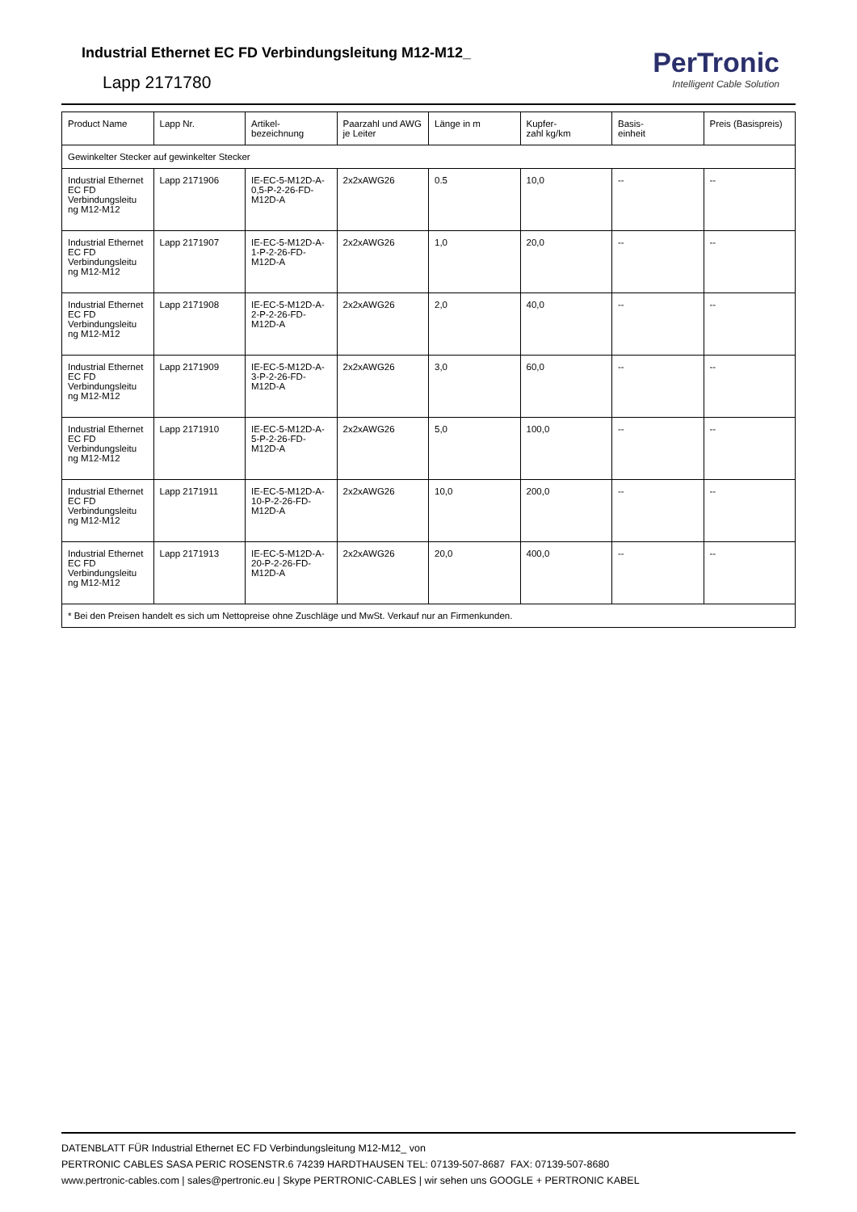Industrial Ethernet EC FD Verbindungsleitung M12-M12_
Lapp 2171780
PerTronic
Intelligent Cable Solution
| Product Name | Lapp Nr. | Artikel- bezeichnung | Paarzahl und AWG je Leiter | Länge in m | Kupfer- zahl kg/km | Basis- einheit | Preis (Basispreis) |
| --- | --- | --- | --- | --- | --- | --- | --- |
| Gewinkelter Stecker auf gewinkelter Stecker | | | | | | | |
| Industrial Ethernet EC FD Verbindungsleitu ng M12-M12 | Lapp 2171906 | IE-EC-5-M12D-A-0,5-P-2-26-FD-M12D-A | 2x2xAWG26 | 0.5 | 10,0 | -- | -- |
| Industrial Ethernet EC FD Verbindungsleitu ng M12-M12 | Lapp 2171907 | IE-EC-5-M12D-A-1-P-2-26-FD-M12D-A | 2x2xAWG26 | 1,0 | 20,0 | -- | -- |
| Industrial Ethernet EC FD Verbindungsleitu ng M12-M12 | Lapp 2171908 | IE-EC-5-M12D-A-2-P-2-26-FD-M12D-A | 2x2xAWG26 | 2,0 | 40,0 | -- | -- |
| Industrial Ethernet EC FD Verbindungsleitu ng M12-M12 | Lapp 2171909 | IE-EC-5-M12D-A-3-P-2-26-FD-M12D-A | 2x2xAWG26 | 3,0 | 60,0 | -- | -- |
| Industrial Ethernet EC FD Verbindungsleitu ng M12-M12 | Lapp 2171910 | IE-EC-5-M12D-A-5-P-2-26-FD-M12D-A | 2x2xAWG26 | 5,0 | 100,0 | -- | -- |
| Industrial Ethernet EC FD Verbindungsleitu ng M12-M12 | Lapp 2171911 | IE-EC-5-M12D-A-10-P-2-26-FD-M12D-A | 2x2xAWG26 | 10,0 | 200,0 | -- | -- |
| Industrial Ethernet EC FD Verbindungsleitu ng M12-M12 | Lapp 2171913 | IE-EC-5-M12D-A-20-P-2-26-FD-M12D-A | 2x2xAWG26 | 20,0 | 400,0 | -- | -- |
| * Bei den Preisen handelt es sich um Nettopreise ohne Zuschläge und MwSt. Verkauf nur an Firmenkunden. | | | | | | | |
DATENBLATT FÜR Industrial Ethernet EC FD Verbindungsleitung M12-M12_ von
PERTRONIC CABLES SASA PERIC ROSENSTR.6 74239 HARDTHAUSEN TEL: 07139-507-8687 FAX: 07139-507-8680
www.pertronic-cables.com | sales@pertronic.eu | Skype PERTRONIC-CABLES | wir sehen uns GOOGLE + PERTRONIC KABEL